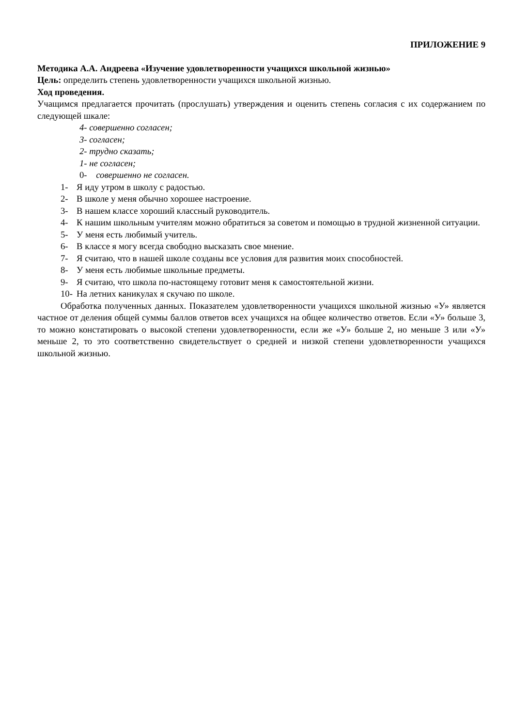ПРИЛОЖЕНИЕ 9
Методика А.А. Андреева «Изучение удовлетворенности учащихся школьной жизнью»
Цель: определить степень удовлетворенности учащихся школьной жизнью.
Ход проведения.
Учащимся предлагается прочитать (прослушать) утверждения и оценить степень согласия с их содержанием по следующей шкале:
4- совершенно согласен;
3- согласен;
2- трудно сказать;
1- не согласен;
0- совершенно не согласен.
1- Я иду утром в школу с радостью.
2- В школе у меня обычно хорошее настроение.
3- В нашем классе хороший классный руководитель.
4- К нашим школьным учителям можно обратиться за советом и помощью в трудной жизненной ситуации.
5- У меня есть любимый учитель.
6- В классе я могу всегда свободно высказать свое мнение.
7- Я считаю, что в нашей школе созданы все условия для развития моих способностей.
8- У меня есть любимые школьные предметы.
9- Я считаю, что школа по-настоящему готовит меня к самостоятельной жизни.
10- На летних каникулах я скучаю по школе.
Обработка полученных данных. Показателем удовлетворенности учащихся школьной жизнью «У» является частное от деления общей суммы баллов ответов всех учащихся на общее количество ответов. Если «У» больше 3, то можно констатировать о высокой степени удовлетворенности, если же «У» больше 2, но меньше 3 или «У» меньше 2, то это соответственно свидетельствует о средней и низкой степени удовлетворенности учащихся школьной жизнью.